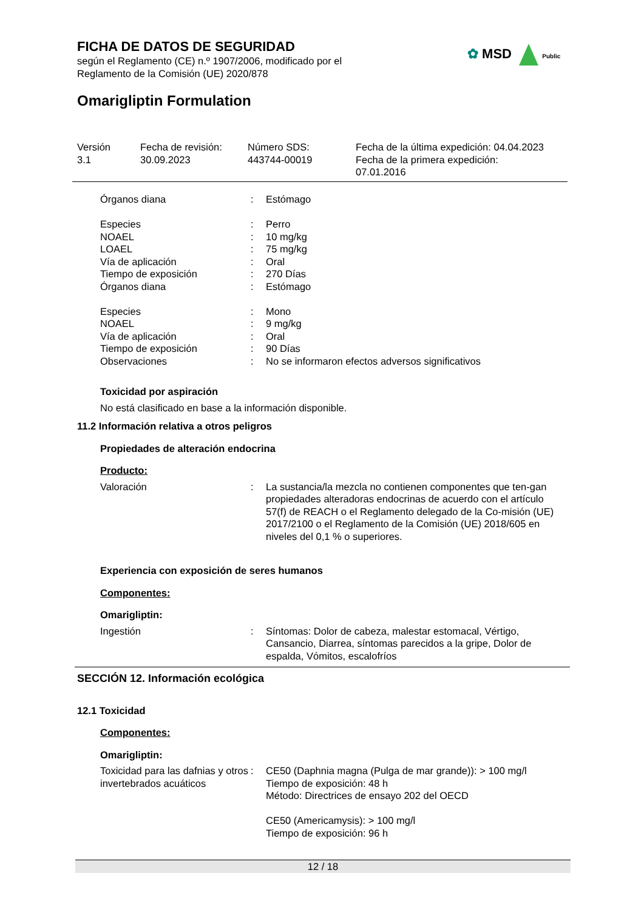FICHA DE DATOS DE SEGURIDAD
según el Reglamento (CE) n.º 1907/2006, modificado por el Reglamento de la Comisión (UE) 2020/878
✿ MSD Public
Omarigliptin Formulation
Versión
3.1
Fecha de revisión:
30.09.2023
Número SDS:
443744-00019
Fecha de la última expedición: 04.04.2023
Fecha de la primera expedición:
07.01.2016
Órganos diana : Estómago
Especies : Perro
NOAEL : 10 mg/kg
LOAEL : 75 mg/kg
Vía de aplicación : Oral
Tiempo de exposición : 270 Días
Órganos diana : Estómago
Especies : Mono
NOAEL : 9 mg/kg
Vía de aplicación : Oral
Tiempo de exposición : 90 Días
Observaciones : No se informaron efectos adversos significativos
Toxicidad por aspiración
No está clasificado en base a la información disponible.
11.2 Información relativa a otros peligros
Propiedades de alteración endocrina
Producto:
Valoración : La sustancia/la mezcla no contienen componentes que ten-gan propiedades alteradoras endocrinas de acuerdo con el artículo 57(f) de REACH o el Reglamento delegado de la Co-misión (UE) 2017/2100 o el Reglamento de la Comisión (UE) 2018/605 en niveles del 0,1 % o superiores.
Experiencia con exposición de seres humanos
Componentes:
Omarigliptin:
Ingestión : Síntomas: Dolor de cabeza, malestar estomacal, Vértigo, Cansancio, Diarrea, síntomas parecidos a la gripe, Dolor de espalda, Vómitos, escalofríos
SECCIÓN 12. Información ecológica
12.1 Toxicidad
Componentes:
Omarigliptin:
Toxicidad para las dafnias y otros invertebrados acuáticos
: CE50 (Daphnia magna (Pulga de mar grande)): > 100 mg/l
Tiempo de exposición: 48 h
Método: Directrices de ensayo 202 del OECD
CE50 (Americamysis): > 100 mg/l
Tiempo de exposición: 96 h
12 / 18